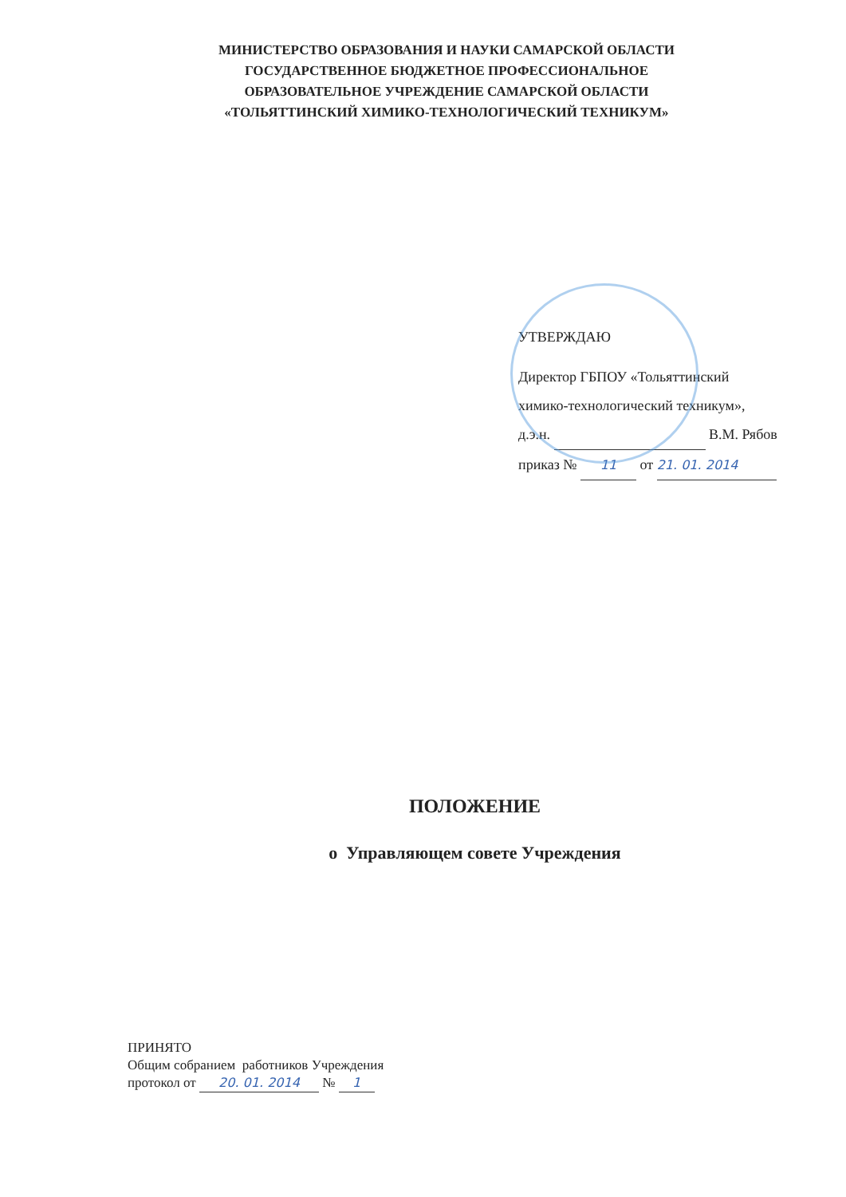МИНИСТЕРСТВО ОБРАЗОВАНИЯ И НАУКИ САМАРСКОЙ ОБЛАСТИ
ГОСУДАРСТВЕННОЕ БЮДЖЕТНОЕ ПРОФЕССИОНАЛЬНОЕ
ОБРАЗОВАТЕЛЬНОЕ УЧРЕЖДЕНИЕ САМАРСКОЙ ОБЛАСТИ
«ТОЛЬЯТТИНСКИЙ ХИМИКО-ТЕХНОЛОГИЧЕСКИЙ ТЕХНИКУМ»
УТВЕРЖДАЮ
Директор ГБПОУ «Тольяттинский
химико-технологический техникум»,
д.э.н. В.М. Рябов
приказ № 11 от 21. 01. 2014
ПОЛОЖЕНИЕ
о Управляющем совете Учреждения
ПРИНЯТО
Общим собранием работников Учреждения
протокол от 20. 01. 2014 № 1